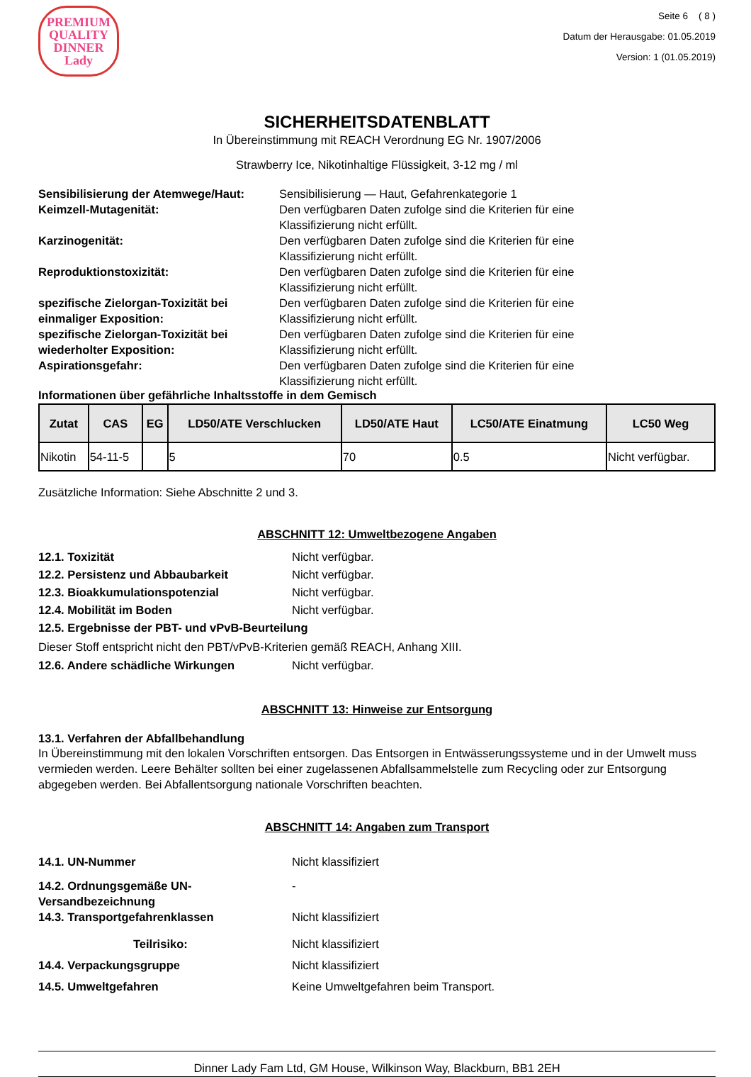PREMIUM QUALITY
DINNER
Lady
Seite 6 ( 8 )
Datum der Herausgabe: 01.05.2019
Version: 1 (01.05.2019)
SICHERHEITSDATENBLATT
In Übereinstimmung mit REACH Verordnung EG Nr. 1907/2006
Strawberry Ice, Nikotinhaltige Flüssigkeit, 3-12 mg / ml
Sensibilisierung der Atemwege/Haut:
Sensibilisierung — Haut, Gefahrenkategorie 1
Keimzell-Mutagenität: Den verfügbaren Daten zufolge sind die Kriterien für eine
Klassifizierung nicht erfüllt.
Karzinogenität: Den verfügbaren Daten zufolge sind die Kriterien für eine
Klassifizierung nicht erfüllt.
Reproduktionstoxizität: Den verfügbaren Daten zufolge sind die Kriterien für eine
Klassifizierung nicht erfüllt.
spezifische Zielorgan-Toxizität bei einmaliger Exposition:
Den verfügbaren Daten zufolge sind die Kriterien für eine
Klassifizierung nicht erfüllt.
spezifische Zielorgan-Toxizität bei wiederholter Exposition:
Den verfügbaren Daten zufolge sind die Kriterien für eine
Klassifizierung nicht erfüllt.
Aspirationsgefahr: Den verfügbaren Daten zufolge sind die Kriterien für eine
Klassifizierung nicht erfüllt.
Informationen über gefährliche Inhaltsstoffe in dem Gemisch
| Zutat | CAS | EG | LD50/ATE Verschlucken | LD50/ATE Haut | LC50/ATE Einatmung | LC50 Weg |
| --- | --- | --- | --- | --- | --- | --- |
| Nikotin | 54-11-5 | | 5 | 70 | 0.5 | Nicht verfügbar. |
Zusätzliche Information: Siehe Abschnitte 2 und 3.
ABSCHNITT 12: Umweltbezogene Angaben
12.1. Toxizität Nicht verfügbar.
12.2. Persistenz und Abbaubarkeit Nicht verfügbar.
12.3. Bioakkumulationspotenzial Nicht verfügbar.
12.4. Mobilität im Boden Nicht verfügbar.
12.5. Ergebnisse der PBT- und vPvB-Beurteilung
Dieser Stoff entspricht nicht den PBT/vPvB-Kriterien gemäß REACH, Anhang XIII.
12.6. Andere schädliche Wirkungen Nicht verfügbar.
ABSCHNITT 13: Hinweise zur Entsorgung
13.1. Verfahren der Abfallbehandlung
In Übereinstimmung mit den lokalen Vorschriften entsorgen. Das Entsorgen in Entwässerungssysteme und in der Umwelt muss vermieden werden. Leere Behälter sollten bei einer zugelassenen Abfallsammelstelle zum Recycling oder zur Entsorgung abgegeben werden. Bei Abfallentsorgung nationale Vorschriften beachten.
ABSCHNITT 14: Angaben zum Transport
14.1. UN-Nummer Nicht klassifiziert
14.2. Ordnungsgemäße UN-
Versandbezeichnung
-
14.3. Transportgefahrenklassen Nicht klassifiziert
Teilrisiko: Nicht klassifiziert
14.4. Verpackungsgruppe Nicht klassifiziert
14.5. Umweltgefahren Keine Umweltgefahren beim Transport.
Dinner Lady Fam Ltd, GM House, Wilkinson Way, Blackburn, BB1 2EH